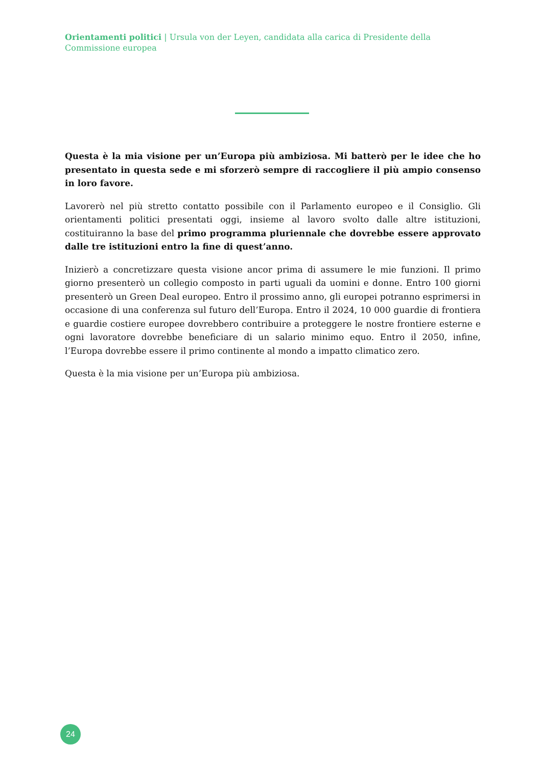Orientamenti politici | Ursula von der Leyen, candidata alla carica di Presidente della Commissione europea
Questa è la mia visione per un’Europa più ambiziosa. Mi batterò per le idee che ho presentato in questa sede e mi sforzerò sempre di raccogliere il più ampio consenso in loro favore.
Lavorerò nel più stretto contatto possibile con il Parlamento europeo e il Consiglio. Gli orientamenti politici presentati oggi, insieme al lavoro svolto dalle altre istituzioni, costituiranno la base del primo programma pluriennale che dovrebbe essere approvato dalle tre istituzioni entro la fine di quest’anno.
Inizierò a concretizzare questa visione ancor prima di assumere le mie funzioni. Il primo giorno presenterò un collegio composto in parti uguali da uomini e donne. Entro 100 giorni presenterò un Green Deal europeo. Entro il prossimo anno, gli europei potranno esprimersi in occasione di una conferenza sul futuro dell’Europa. Entro il 2024, 10 000 guardie di frontiera e guardie costiere europee dovrebbero contribuire a proteggere le nostre frontiere esterne e ogni lavoratore dovrebbe beneficiare di un salario minimo equo. Entro il 2050, infine, l’Europa dovrebbe essere il primo continente al mondo a impatto climatico zero.
Questa è la mia visione per un’Europa più ambiziosa.
24